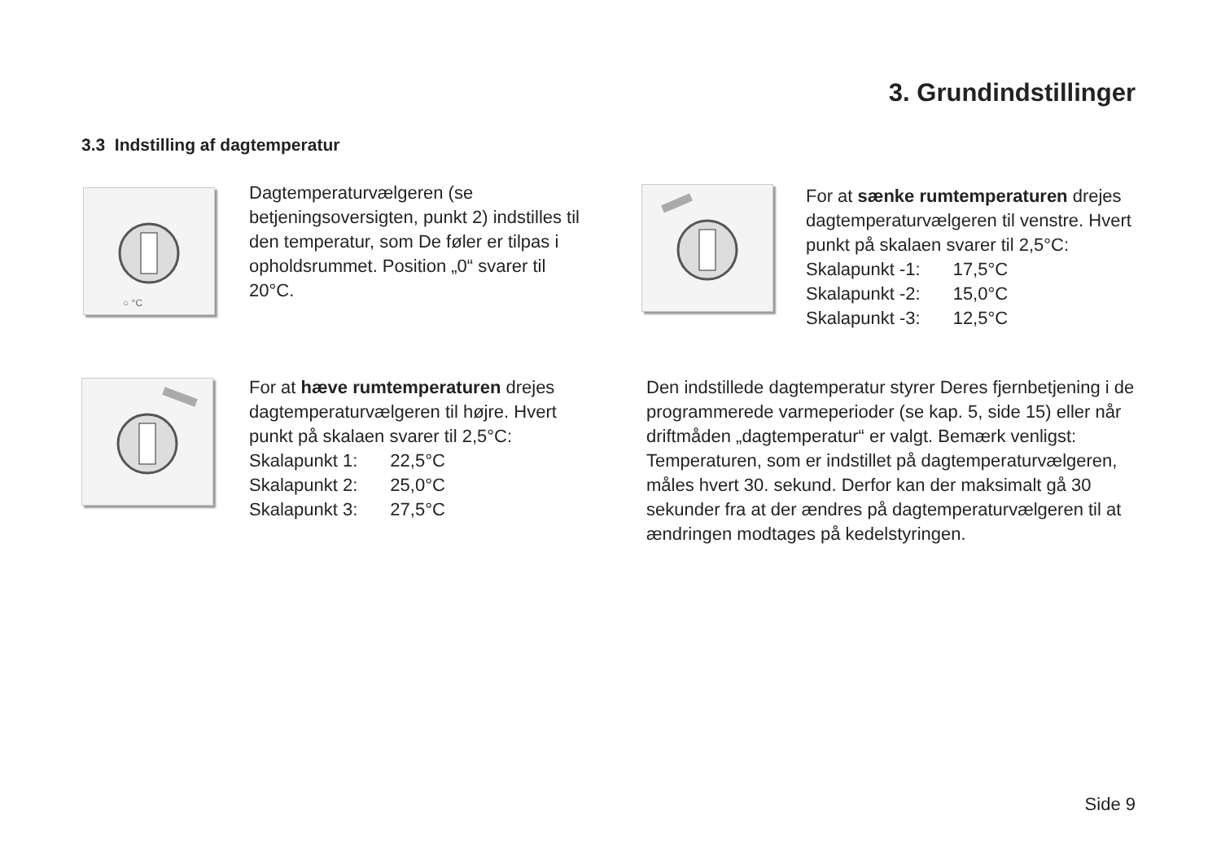3. Grundindstillinger
3.3 Indstilling af dagtemperatur
○ °C
Dagtemperaturvælgeren (se betjeningsoversigten, punkt 2) indstilles til den temperatur, som De føler er tilpas i opholdsrummet. Position „0“ svarer til 20°C.
For at sænke rumtemperaturen drejes dagtemperaturvælgeren til venstre. Hvert punkt på skalaen svarer til 2,5°C:
| Skalapunkt -1: | 17,5°C |
| Skalapunkt -2: | 15,0°C |
| Skalapunkt -3: | 12,5°C |
For at hæve rumtemperaturen drejes dagtemperaturvælgeren til højre. Hvert punkt på skalaen svarer til 2,5°C:
| Skalapunkt 1: | 22,5°C |
| Skalapunkt 2: | 25,0°C |
| Skalapunkt 3: | 27,5°C |
Den indstillede dagtemperatur styrer Deres fjernbetjening i de programmerede varmeperioder (se kap. 5, side 15) eller når driftmåden „dagtemperatur“ er valgt. Bemærk venligst: Temperaturen, som er indstillet på dagtemperaturvælgeren, måles hvert 30. sekund. Derfor kan der maksimalt gå 30 sekunder fra at der ændres på dagtemperaturvælgeren til at ændringen modtages på kedelstyringen.
Side 9